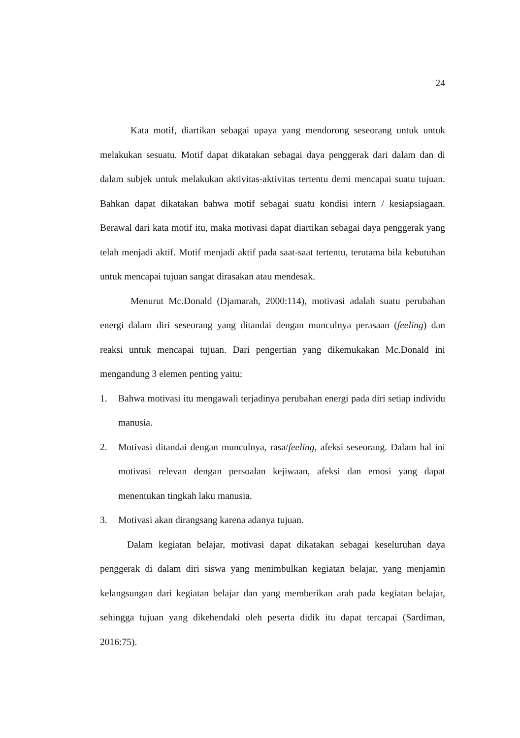24
Kata motif, diartikan sebagai upaya yang mendorong seseorang untuk untuk melakukan sesuatu. Motif dapat dikatakan sebagai daya penggerak dari dalam dan di dalam subjek untuk melakukan aktivitas-aktivitas tertentu demi mencapai suatu tujuan. Bahkan dapat dikatakan bahwa motif sebagai suatu kondisi intern / kesiapsiagaan. Berawal dari kata motif itu, maka motivasi dapat diartikan sebagai daya penggerak yang telah menjadi aktif. Motif menjadi aktif pada saat-saat tertentu, terutama bila kebutuhan untuk mencapai tujuan sangat dirasakan atau mendesak.
Menurut Mc.Donald (Djamarah, 2000:114), motivasi adalah suatu perubahan energi dalam diri seseorang yang ditandai dengan munculnya perasaan (feeling) dan reaksi untuk mencapai tujuan. Dari pengertian yang dikemukakan Mc.Donald ini mengandung 3 elemen penting yaitu:
1. Bahwa motivasi itu mengawali terjadinya perubahan energi pada diri setiap individu manusia.
2. Motivasi ditandai dengan munculnya, rasa/feeling, afeksi seseorang. Dalam hal ini motivasi relevan dengan persoalan kejiwaan, afeksi dan emosi yang dapat menentukan tingkah laku manusia.
3. Motivasi akan dirangsang karena adanya tujuan.
Dalam kegiatan belajar, motivasi dapat dikatakan sebagai keseluruhan daya penggerak di dalam diri siswa yang menimbulkan kegiatan belajar, yang menjamin kelangsungan dari kegiatan belajar dan yang memberikan arah pada kegiatan belajar, sehingga tujuan yang dikehendaki oleh peserta didik itu dapat tercapai (Sardiman, 2016:75).